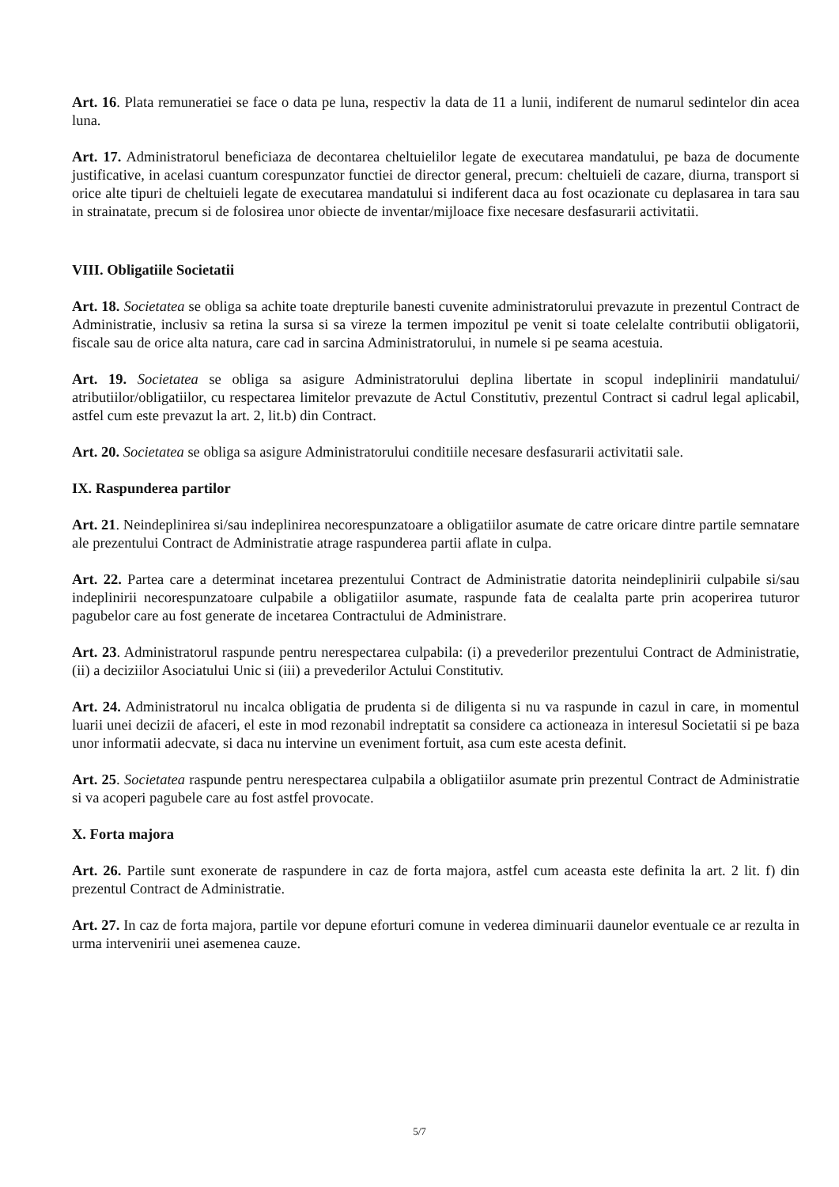Art. 16. Plata remuneratiei se face o data pe luna, respectiv la data de 11 a lunii, indiferent de numarul sedintelor din acea luna.
Art. 17. Administratorul beneficiaza de decontarea cheltuielilor legate de executarea mandatului, pe baza de documente justificative, in acelasi cuantum corespunzator functiei de director general, precum: cheltuieli de cazare, diurna, transport si orice alte tipuri de cheltuieli legate de executarea mandatului si indiferent daca au fost ocazionate cu deplasarea in tara sau in strainatate, precum si de folosirea unor obiecte de inventar/mijloace fixe necesare desfasurarii activitatii.
VIII. Obligatiile Societatii
Art. 18. Societatea se obliga sa achite toate drepturile banesti cuvenite administratorului prevazute in prezentul Contract de Administratie, inclusiv sa retina la sursa si sa vireze la termen impozitul pe venit si toate celelalte contributii obligatorii, fiscale sau de orice alta natura, care cad in sarcina Administratorului, in numele si pe seama acestuia.
Art. 19. Societatea se obliga sa asigure Administratorului deplina libertate in scopul indeplinirii mandatului/ atributiilor/obligatiilor, cu respectarea limitelor prevazute de Actul Constitutiv, prezentul Contract si cadrul legal aplicabil, astfel cum este prevazut la art. 2, lit.b) din Contract.
Art. 20. Societatea se obliga sa asigure Administratorului conditiile necesare desfasurarii activitatii sale.
IX. Raspunderea partilor
Art. 21. Neindeplinirea si/sau indeplinirea necorespunzatoare a obligatiilor asumate de catre oricare dintre partile semnatare ale prezentului Contract de Administratie atrage raspunderea partii aflate in culpa.
Art. 22. Partea care a determinat incetarea prezentului Contract de Administratie datorita neindeplinirii culpabile si/sau indeplinirii necorespunzatoare culpabile a obligatiilor asumate, raspunde fata de cealalta parte prin acoperirea tuturor pagubelor care au fost generate de incetarea Contractului de Administrare.
Art. 23. Administratorul raspunde pentru nerespectarea culpabila: (i) a prevederilor prezentului Contract de Administratie, (ii) a deciziilor Asociatului Unic si (iii) a prevederilor Actului Constitutiv.
Art. 24. Administratorul nu incalca obligatia de prudenta si de diligenta si nu va raspunde in cazul in care, in momentul luarii unei decizii de afaceri, el este in mod rezonabil indreptatit sa considere ca actioneaza in interesul Societatii si pe baza unor informatii adecvate, si daca nu intervine un eveniment fortuit, asa cum este acesta definit.
Art. 25. Societatea raspunde pentru nerespectarea culpabila a obligatiilor asumate prin prezentul Contract de Administratie si va acoperi pagubele care au fost astfel provocate.
X. Forta majora
Art. 26. Partile sunt exonerate de raspundere in caz de forta majora, astfel cum aceasta este definita la art. 2 lit. f) din prezentul Contract de Administratie.
Art. 27. In caz de forta majora, partile vor depune eforturi comune in vederea diminuarii daunelor eventuale ce ar rezulta in urma intervenirii unei asemenea cauze.
5/7